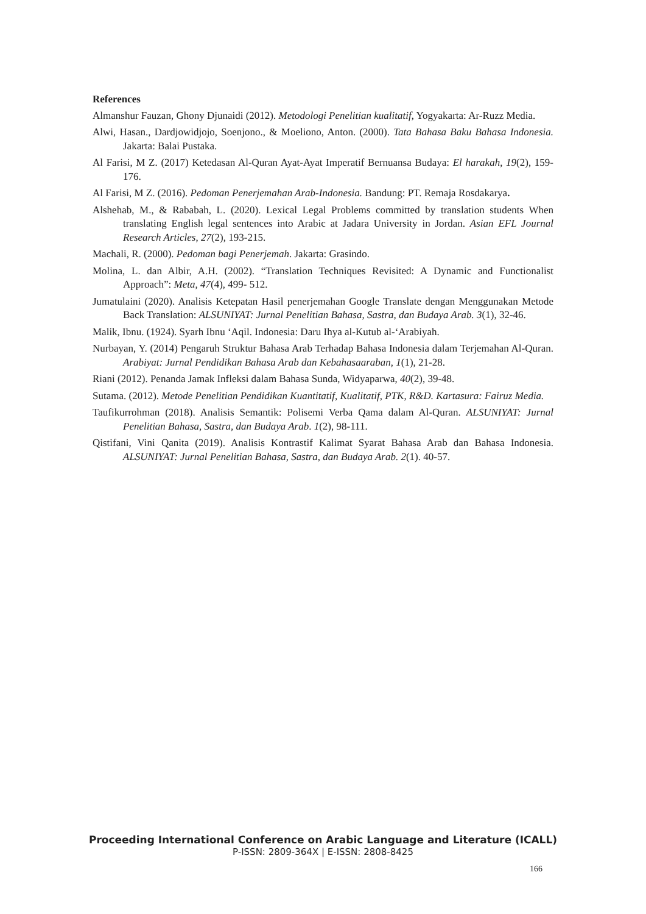References
Almanshur Fauzan, Ghony Djunaidi (2012). Metodologi Penelitian kualitatif, Yogyakarta: Ar-Ruzz Media.
Alwi, Hasan., Dardjowidjojo, Soenjono., & Moeliono, Anton. (2000). Tata Bahasa Baku Bahasa Indonesia. Jakarta: Balai Pustaka.
Al Farisi, M Z. (2017) Ketedasan Al-Quran Ayat-Ayat Imperatif Bernuansa Budaya: El harakah, 19(2), 159-176.
Al Farisi, M Z. (2016). Pedoman Penerjemahan Arab-Indonesia. Bandung: PT. Remaja Rosdakarya.
Alshehab, M., & Rababah, L. (2020). Lexical Legal Problems committed by translation students When translating English legal sentences into Arabic at Jadara University in Jordan. Asian EFL Journal Research Articles, 27(2), 193-215.
Machali, R. (2000). Pedoman bagi Penerjemah. Jakarta: Grasindo.
Molina, L. dan Albir, A.H. (2002). “Translation Techniques Revisited: A Dynamic and Functionalist Approach”: Meta, 47(4), 499- 512.
Jumatulaini (2020). Analisis Ketepatan Hasil penerjemahan Google Translate dengan Menggunakan Metode Back Translation: ALSUNIYAT: Jurnal Penelitian Bahasa, Sastra, dan Budaya Arab. 3(1), 32-46.
Malik, Ibnu. (1924). Syarh Ibnu ‘Aqil. Indonesia: Daru Ihya al-Kutub al-‘Arabiyah.
Nurbayan, Y. (2014) Pengaruh Struktur Bahasa Arab Terhadap Bahasa Indonesia dalam Terjemahan Al-Quran. Arabiyat: Jurnal Pendidikan Bahasa Arab dan Kebahasaaraban, 1(1), 21-28.
Riani (2012). Penanda Jamak Infleksi dalam Bahasa Sunda, Widyaparwa, 40(2), 39-48.
Sutama. (2012). Metode Penelitian Pendidikan Kuantitatif, Kualitatif, PTK, R&D. Kartasura: Fairuz Media.
Taufikurrohman (2018). Analisis Semantik: Polisemi Verba Qama dalam Al-Quran. ALSUNIYAT: Jurnal Penelitian Bahasa, Sastra, dan Budaya Arab. 1(2), 98-111.
Qistifani, Vini Qanita (2019). Analisis Kontrastif Kalimat Syarat Bahasa Arab dan Bahasa Indonesia. ALSUNIYAT: Jurnal Penelitian Bahasa, Sastra, dan Budaya Arab. 2(1). 40-57.
Proceeding International Conference on Arabic Language and Literature (ICALL)
P-ISSN: 2809-364X | E-ISSN: 2808-8425
166